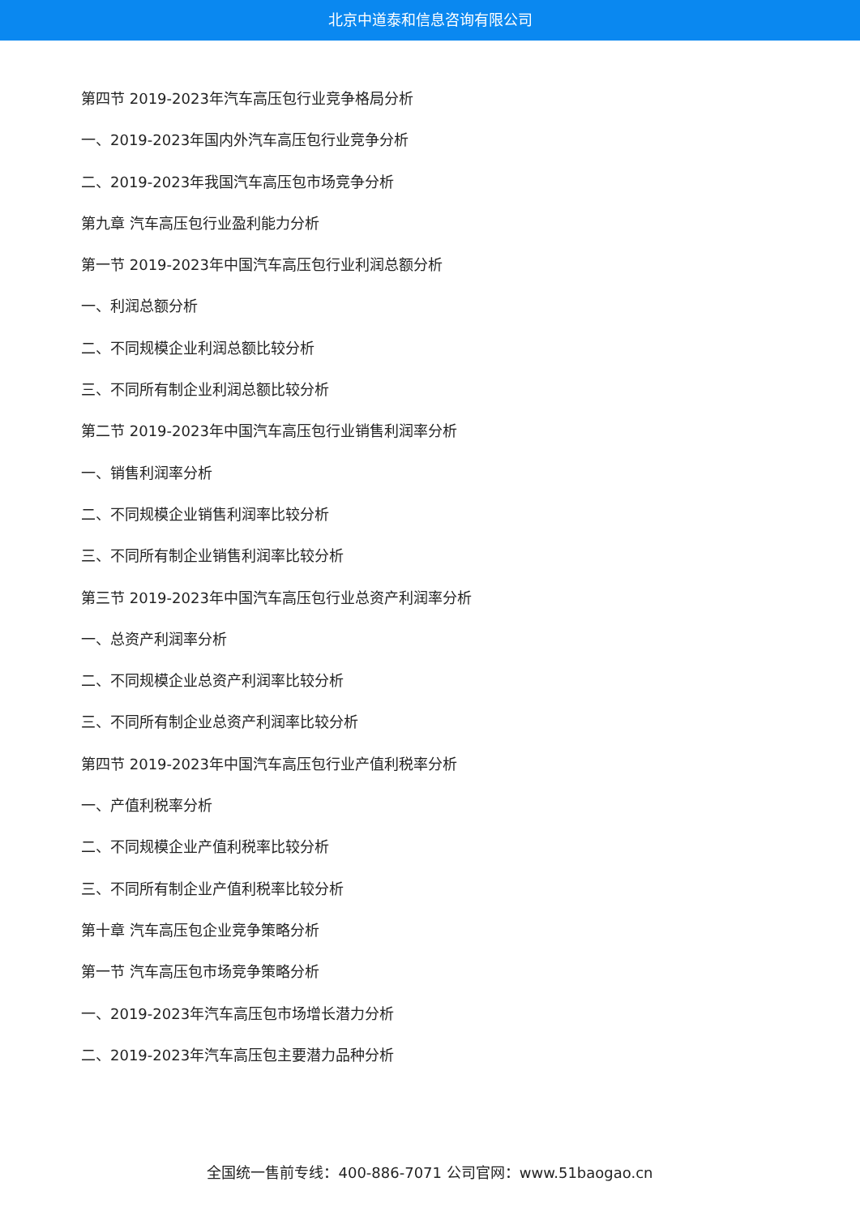北京中道泰和信息咨询有限公司
第四节 2019-2023年汽车高压包行业竞争格局分析
一、2019-2023年国内外汽车高压包行业竞争分析
二、2019-2023年我国汽车高压包市场竞争分析
第九章 汽车高压包行业盈利能力分析
第一节 2019-2023年中国汽车高压包行业利润总额分析
一、利润总额分析
二、不同规模企业利润总额比较分析
三、不同所有制企业利润总额比较分析
第二节 2019-2023年中国汽车高压包行业销售利润率分析
一、销售利润率分析
二、不同规模企业销售利润率比较分析
三、不同所有制企业销售利润率比较分析
第三节 2019-2023年中国汽车高压包行业总资产利润率分析
一、总资产利润率分析
二、不同规模企业总资产利润率比较分析
三、不同所有制企业总资产利润率比较分析
第四节 2019-2023年中国汽车高压包行业产值利税率分析
一、产值利税率分析
二、不同规模企业产值利税率比较分析
三、不同所有制企业产值利税率比较分析
第十章 汽车高压包企业竞争策略分析
第一节 汽车高压包市场竞争策略分析
一、2019-2023年汽车高压包市场增长潜力分析
二、2019-2023年汽车高压包主要潜力品种分析
全国统一售前专线：400-886-7071 公司官网：www.51baogao.cn